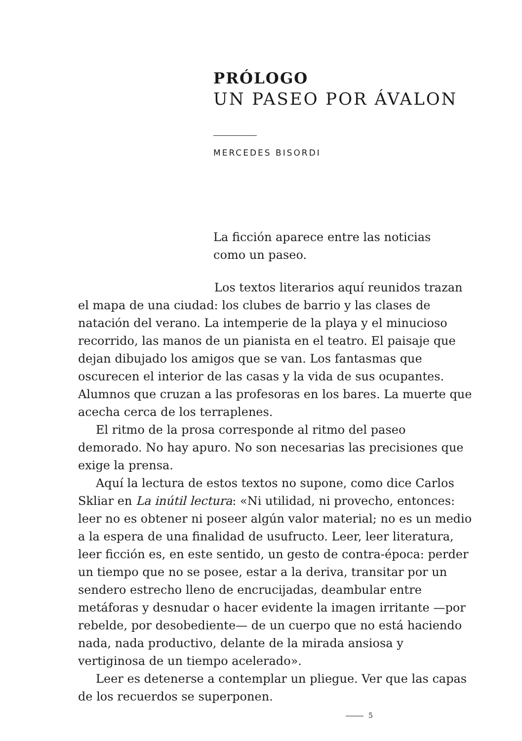PRÓLOGO
UN PASEO POR ÁVALON
MERCEDES BISORDI
La ficción aparece entre las noticias
como un paseo.
Los textos literarios aquí reunidos trazan el mapa de una ciudad: los clubes de barrio y las clases de natación del verano. La intemperie de la playa y el minucioso recorrido, las manos de un pianista en el teatro. El paisaje que dejan dibujado los amigos que se van. Los fantasmas que oscurecen el interior de las casas y la vida de sus ocupantes. Alumnos que cruzan a las profesoras en los bares. La muerte que acecha cerca de los terraplenes.
El ritmo de la prosa corresponde al ritmo del paseo demorado. No hay apuro. No son necesarias las precisiones que exige la prensa.
Aquí la lectura de estos textos no supone, como dice Carlos Skliar en La inútil lectura: «Ni utilidad, ni provecho, entonces: leer no es obtener ni poseer algún valor material; no es un medio a la espera de una finalidad de usufructo. Leer, leer literatura, leer ficción es, en este sentido, un gesto de contra-época: perder un tiempo que no se posee, estar a la deriva, transitar por un sendero estrecho lleno de encrucijadas, deambular entre metáforas y desnudar o hacer evidente la imagen irritante —por rebelde, por desobediente— de un cuerpo que no está haciendo nada, nada productivo, delante de la mirada ansiosa y vertiginosa de un tiempo acelerado».
Leer es detenerse a contemplar un pliegue. Ver que las capas de los recuerdos se superponen.
5